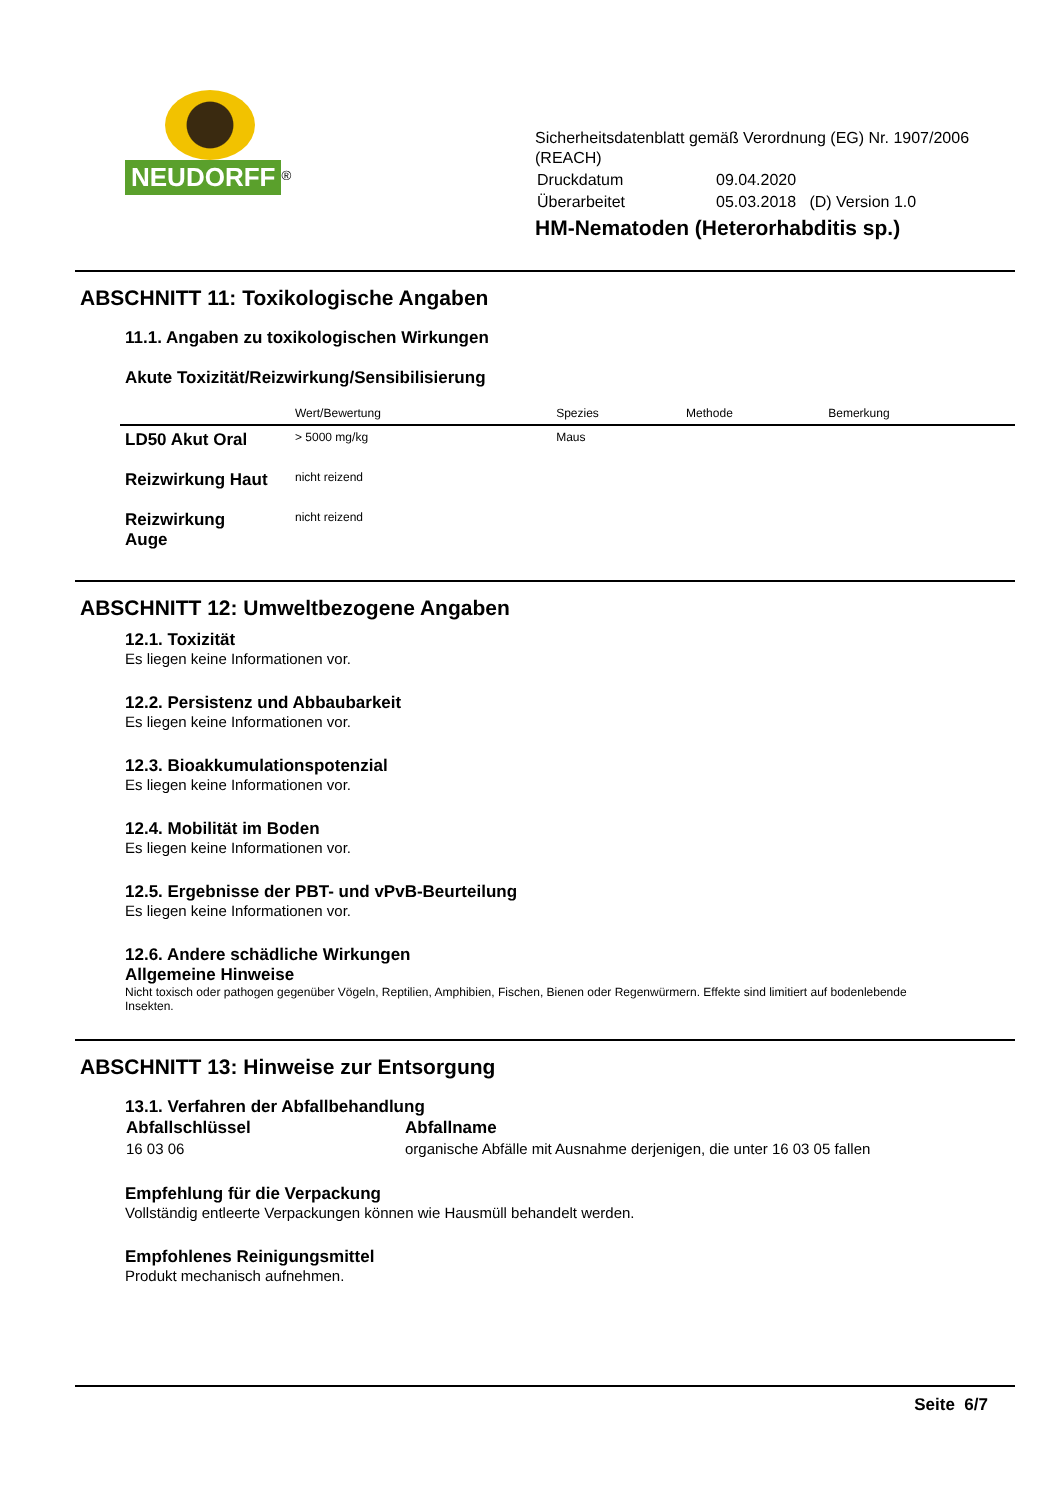NEUDORFF<sup>®</sup>
Sicherheitsdatenblatt gemäß Verordnung (EG) Nr. 1907/2006
(REACH)
| Druckdatum | 09.04.2020 |
| Überarbeitet | 05.03.2018 (D) Version 1.0 |
HM-Nematoden (Heterorhabditis sp.)
ABSCHNITT 11: Toxikologische Angaben
11.1. Angaben zu toxikologischen Wirkungen
Akute Toxizität/Reizwirkung/Sensibilisierung
| | Wert/Bewertung | Spezies | Methode | Bemerkung |
| --- | --- | --- | --- | --- |
| LD50 Akut Oral | > 5000 mg/kg | Maus | | |
| Reizwirkung Haut | nicht reizend | | | |
| Reizwirkung Auge | nicht reizend | | | |
ABSCHNITT 12: Umweltbezogene Angaben
12.1. Toxizität
Es liegen keine Informationen vor.
12.2. Persistenz und Abbaubarkeit
Es liegen keine Informationen vor.
12.3. Bioakkumulationspotenzial
Es liegen keine Informationen vor.
12.4. Mobilität im Boden
Es liegen keine Informationen vor.
12.5. Ergebnisse der PBT- und vPvB-Beurteilung
Es liegen keine Informationen vor.
12.6. Andere schädliche Wirkungen
Allgemeine Hinweise
Nicht toxisch oder pathogen gegenüber Vögeln, Reptilien, Amphibien, Fischen, Bienen oder Regenwürmern. Effekte sind limitiert auf bodenlebende Insekten.
ABSCHNITT 13: Hinweise zur Entsorgung
13.1. Verfahren der Abfallbehandlung
| Abfallschlüssel | Abfallname |
| --- | --- |
| 16 03 06 | organische Abfälle mit Ausnahme derjenigen, die unter 16 03 05 fallen |
Empfehlung für die Verpackung
Vollständig entleerte Verpackungen können wie Hausmüll behandelt werden.
Empfohlenes Reinigungsmittel
Produkt mechanisch aufnehmen.
Seite 6/7